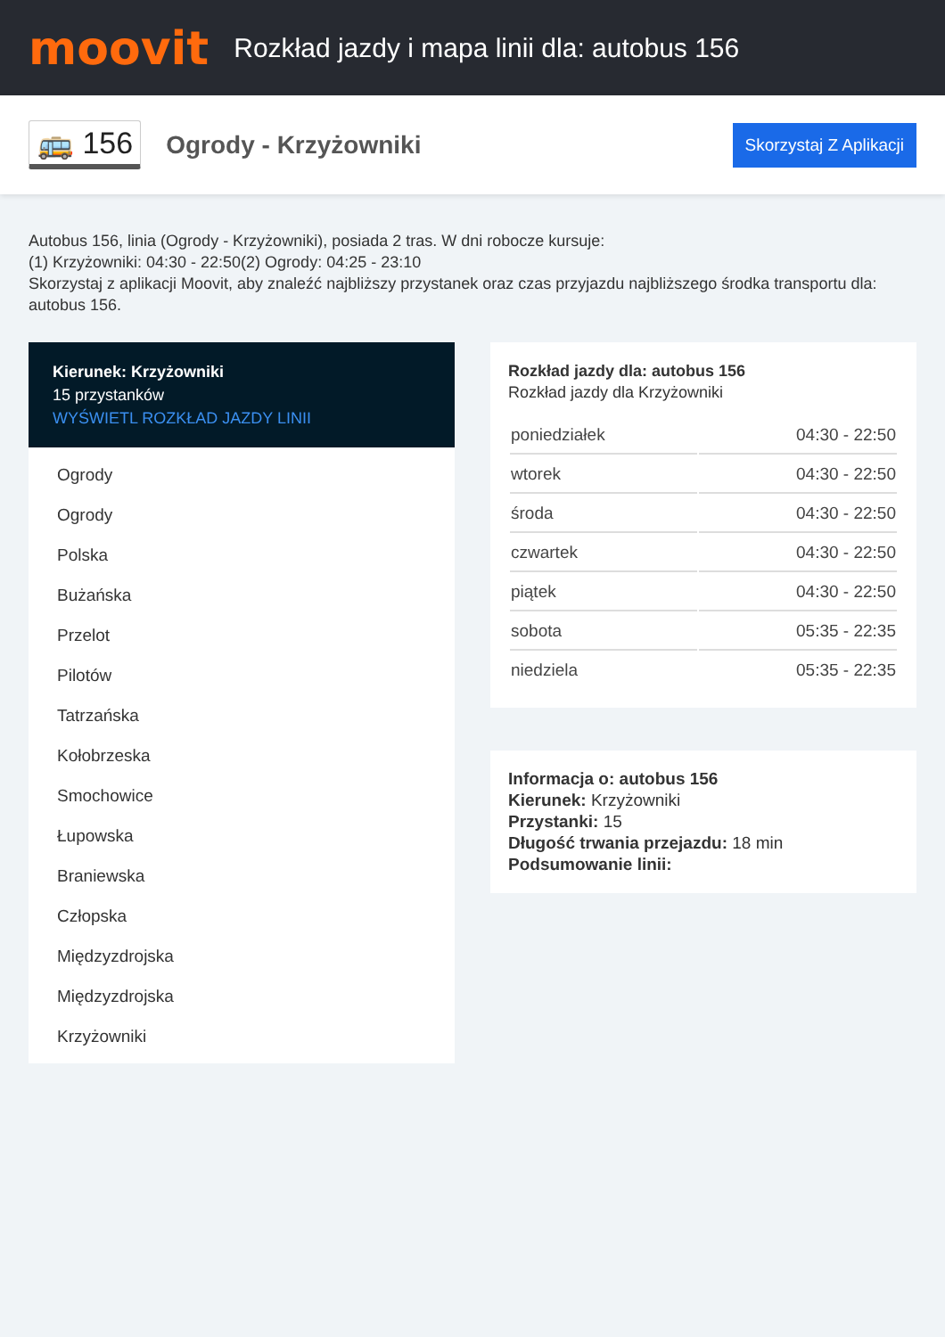moovit
Rozkład jazdy i mapa linii dla: autobus 156
🚌 156
Ogrody - Krzyżowniki
Skorzystaj Z Aplikacji
Autobus 156, linia (Ogrody - Krzyżowniki), posiada 2 tras. W dni robocze kursuje:
(1) Krzyżowniki: 04:30 - 22:50(2) Ogrody: 04:25 - 23:10
Skorzystaj z aplikacji Moovit, aby znaleźć najbliższy przystanek oraz czas przyjazdu najbliższego środka transportu dla: autobus 156.
Kierunek: Krzyżowniki
15 przystanków
WYŚWIETL ROZKŁAD JAZDY LINII
Ogrody
Ogrody
Polska
Bużańska
Przelot
Pilotów
Tatrzańska
Kołobrzeska
Smochowice
Łupowska
Braniewska
Człopska
Międzyzdrojska
Międzyzdrojska
Krzyżowniki
Rozkład jazdy dla: autobus 156
Rozkład jazdy dla Krzyżowniki
| poniedziałek | 04:30 - 22:50 |
| wtorek | 04:30 - 22:50 |
| środa | 04:30 - 22:50 |
| czwartek | 04:30 - 22:50 |
| piątek | 04:30 - 22:50 |
| sobota | 05:35 - 22:35 |
| niedziela | 05:35 - 22:35 |
Informacja o: autobus 156
Kierunek: Krzyżowniki
Przystanki: 15
Długość trwania przejazdu: 18 min
Podsumowanie linii: